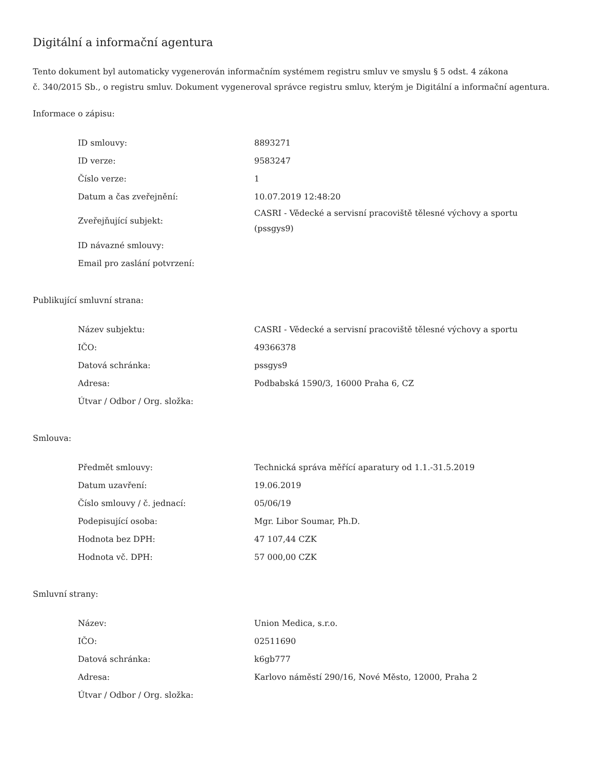Digitální a informační agentura
Tento dokument byl automaticky vygenerován informačním systémem registru smluv ve smyslu § 5 odst. 4 zákona
č. 340/2015 Sb., o registru smluv. Dokument vygeneroval správce registru smluv, kterým je Digitální a informační agentura.
Informace o zápisu:
| ID smlouvy: | 8893271 |
| ID verze: | 9583247 |
| Číslo verze: | 1 |
| Datum a čas zveřejnění: | 10.07.2019 12:48:20 |
| Zveřejňující subjekt: | CASRI - Vědecké a servisní pracoviště tělesné výchovy a sportu (pssgys9) |
| ID návazné smlouvy: | |
| Email pro zaslání potvrzení: | |
Publikující smluvní strana:
| Název subjektu: | CASRI - Vědecké a servisní pracoviště tělesné výchovy a sportu |
| IČO: | 49366378 |
| Datová schránka: | pssgys9 |
| Adresa: | Podbabská 1590/3, 16000 Praha 6, CZ |
| Útvar / Odbor / Org. složka: | |
Smlouva:
| Předmět smlouvy: | Technická správa měřící aparatury od 1.1.-31.5.2019 |
| Datum uzavření: | 19.06.2019 |
| Číslo smlouvy / č. jednací: | 05/06/19 |
| Podepisující osoba: | Mgr. Libor Soumar, Ph.D. |
| Hodnota bez DPH: | 47 107,44 CZK |
| Hodnota vč. DPH: | 57 000,00 CZK |
Smluvní strany:
| Název: | Union Medica, s.r.o. |
| IČO: | 02511690 |
| Datová schránka: | k6gb777 |
| Adresa: | Karlovo náměstí 290/16, Nové Město, 12000, Praha 2 |
| Útvar / Odbor / Org. složka: | |